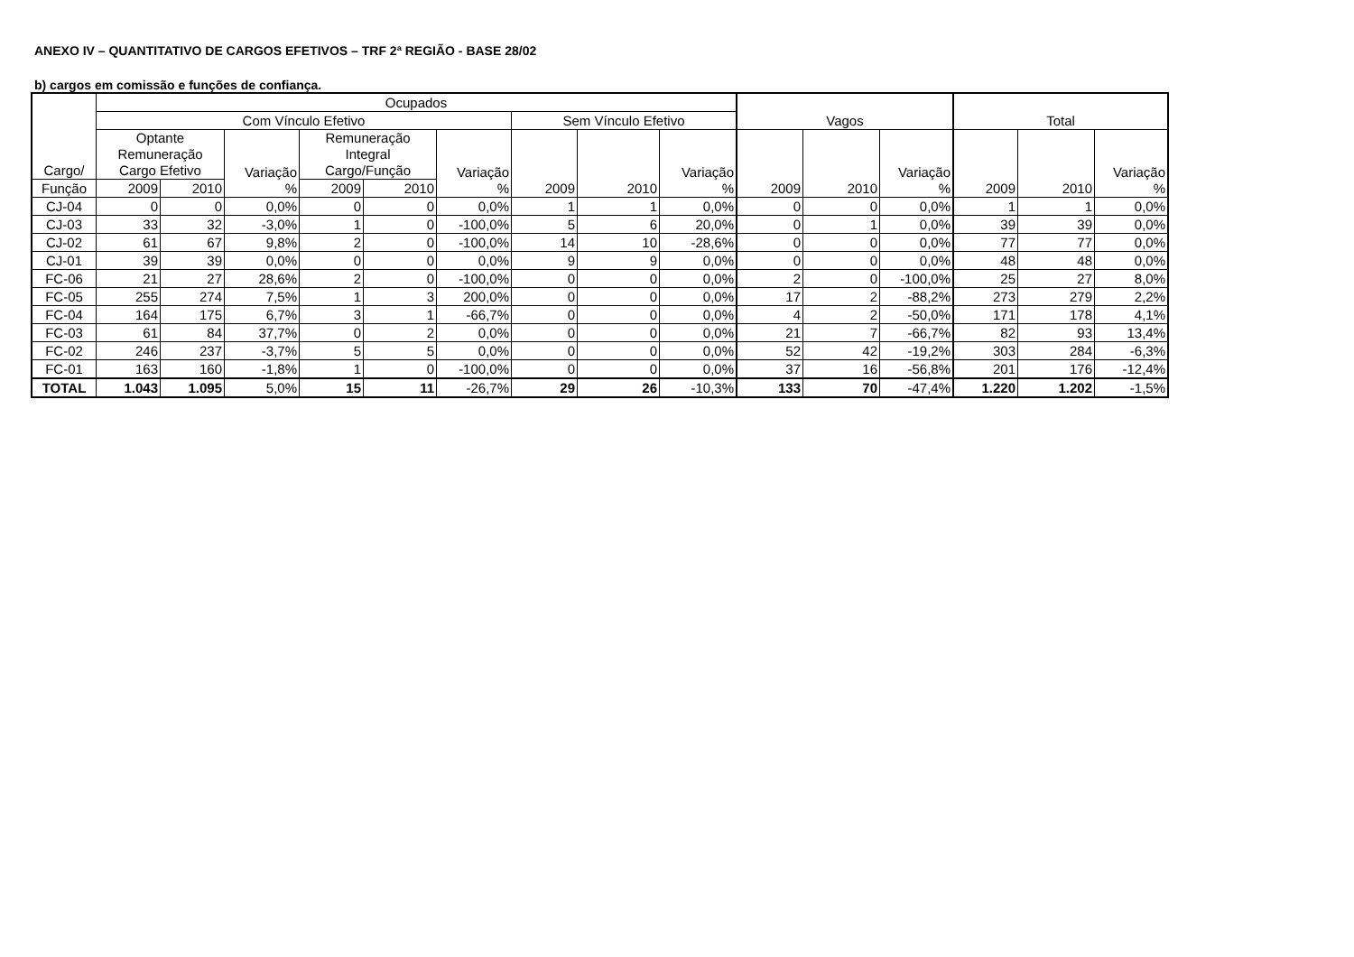ANEXO IV – QUANTITATIVO DE CARGOS EFETIVOS – TRF 2ª REGIÃO - BASE 28/02
b) cargos em comissão e funções de confiança.
| Cargo/ | Ocupados | | | | | | | | | Vagos | | | Total | | |
| --- | --- | --- | --- | --- | --- | --- | --- | --- | --- | --- | --- | --- | --- | --- | --- |
| | Com Vínculo Efetivo | | | | | | Sem Vínculo Efetivo | | | | | | | | |
| | Optante Remuneração Cargo Efetivo | | Variação % | Remuneração Integral Cargo/Função | | Variação % | 2009 | 2010 | Variação % | 2009 | 2010 | Variação % | 2009 | 2010 | Variação % |
| Função | 2009 | 2010 | | 2009 | 2010 | | | | | | | | | | |
| CJ-04 | 0 | 0 | 0,0% | 0 | 0 | 0,0% | 1 | 1 | 0,0% | 0 | 0 | 0,0% | 1 | 1 | 0,0% |
| CJ-03 | 33 | 32 | -3,0% | 1 | 0 | -100,0% | 5 | 6 | 20,0% | 0 | 1 | 0,0% | 39 | 39 | 0,0% |
| CJ-02 | 61 | 67 | 9,8% | 2 | 0 | -100,0% | 14 | 10 | -28,6% | 0 | 0 | 0,0% | 77 | 77 | 0,0% |
| CJ-01 | 39 | 39 | 0,0% | 0 | 0 | 0,0% | 9 | 9 | 0,0% | 0 | 0 | 0,0% | 48 | 48 | 0,0% |
| FC-06 | 21 | 27 | 28,6% | 2 | 0 | -100,0% | 0 | 0 | 0,0% | 2 | 0 | -100,0% | 25 | 27 | 8,0% |
| FC-05 | 255 | 274 | 7,5% | 1 | 3 | 200,0% | 0 | 0 | 0,0% | 17 | 2 | -88,2% | 273 | 279 | 2,2% |
| FC-04 | 164 | 175 | 6,7% | 3 | 1 | -66,7% | 0 | 0 | 0,0% | 4 | 2 | -50,0% | 171 | 178 | 4,1% |
| FC-03 | 61 | 84 | 37,7% | 0 | 2 | 0,0% | 0 | 0 | 0,0% | 21 | 7 | -66,7% | 82 | 93 | 13,4% |
| FC-02 | 246 | 237 | -3,7% | 5 | 5 | 0,0% | 0 | 0 | 0,0% | 52 | 42 | -19,2% | 303 | 284 | -6,3% |
| FC-01 | 163 | 160 | -1,8% | 1 | 0 | -100,0% | 0 | 0 | 0,0% | 37 | 16 | -56,8% | 201 | 176 | -12,4% |
| TOTAL | 1.043 | 1.095 | 5,0% | 15 | 11 | -26,7% | 29 | 26 | -10,3% | 133 | 70 | -47,4% | 1.220 | 1.202 | -1,5% |